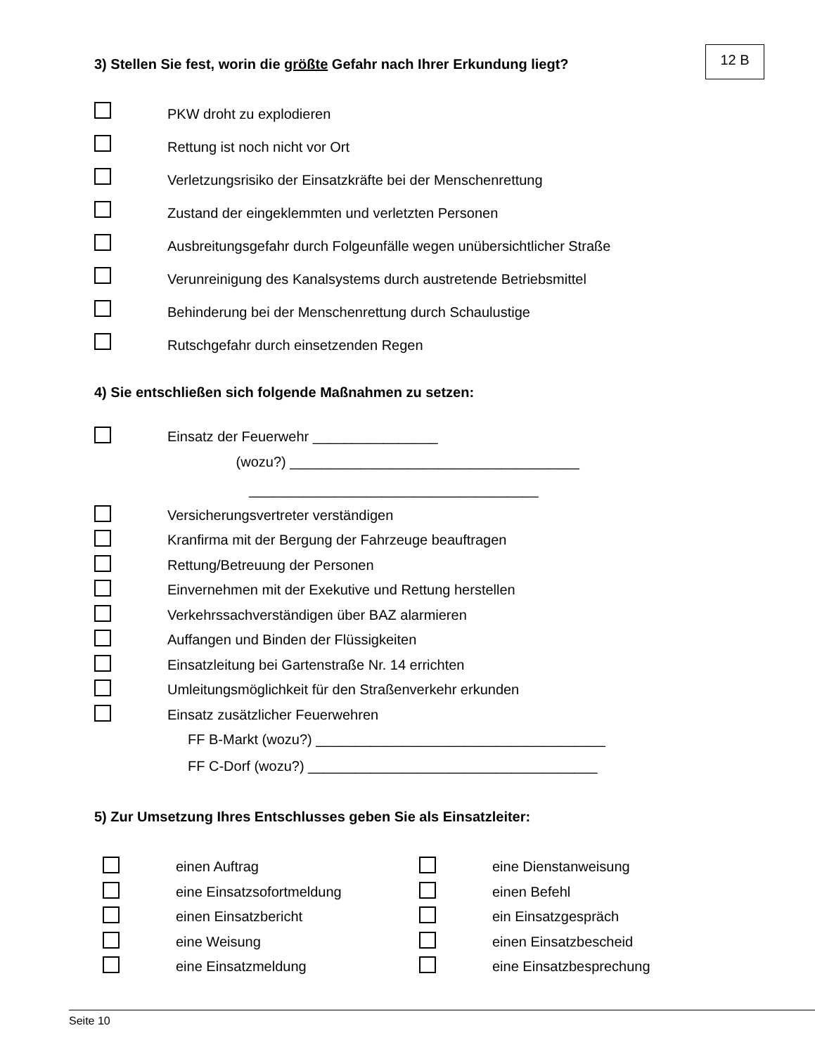12 B
3) Stellen Sie fest, worin die größte Gefahr nach Ihrer Erkundung liegt?
PKW droht zu explodieren
Rettung ist noch nicht vor Ort
Verletzungsrisiko der Einsatzkräfte bei der Menschenrettung
Zustand der eingeklemmten und verletzten Personen
Ausbreitungsgefahr durch Folgeunfälle wegen unübersichtlicher Straße
Verunreinigung des Kanalsystems durch austretende Betriebsmittel
Behinderung bei der Menschenrettung durch Schaulustige
Rutschgefahr durch einsetzenden Regen
4) Sie entschließen sich folgende Maßnahmen zu setzen:
Einsatz der Feuerwehr ________________
(wozu?) _____________________________________
_____________________________________
Versicherungsvertreter verständigen
Kranfirma mit der Bergung der Fahrzeuge beauftragen
Rettung/Betreuung der Personen
Einvernehmen mit der Exekutive und Rettung herstellen
Verkehrssachverständigen über BAZ alarmieren
Auffangen und Binden der Flüssigkeiten
Einsatzleitung bei Gartenstraße Nr. 14 errichten
Umleitungsmöglichkeit für den Straßenverkehr erkunden
Einsatz zusätzlicher Feuerwehren
FF B-Markt (wozu?) _____________________________________
FF C-Dorf (wozu?) _____________________________________
5) Zur Umsetzung Ihres Entschlusses geben Sie als Einsatzleiter:
einen Auftrag
eine Einsatzsofortmeldung
einen Einsatzbericht
eine Weisung
eine Einsatzmeldung
eine Dienstanweisung
einen Befehl
ein Einsatzgespräch
einen Einsatzbescheid
eine Einsatzbesprechung
Seite 10